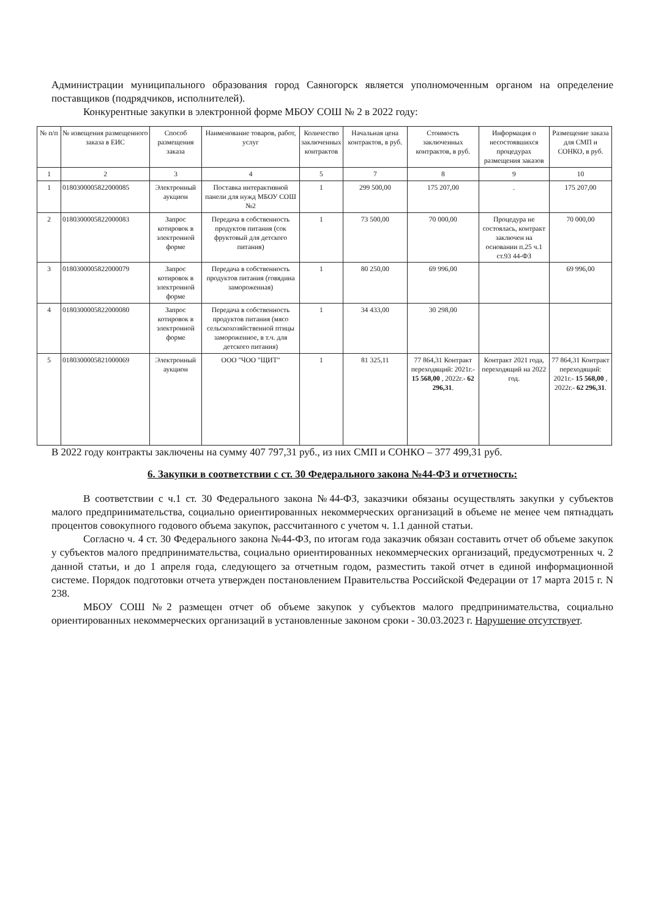Администрации муниципального образования город Саяногорск является уполномоченным органом на определение поставщиков (подрядчиков, исполнителей).
Конкурентные закупки в электронной форме МБОУ СОШ № 2 в 2022 году:
| № п/п | № извещения размещенного заказа в ЕИС | Способ размещения заказа | Наименование товаров, работ, услуг | Количество заключенных контрактов | Начальная цена контрактов, в руб. | Стоимость заключенных контрактов, в руб. | Информация о несостоявшихся процедурах размещения заказов | Размещение заказа для СМП и СОНКО, в руб. |
| --- | --- | --- | --- | --- | --- | --- | --- | --- |
| 1 | 2 | 3 | 4 | 5 | 7 | 8 | 9 | 10 |
| 1 | 0180300005822000085 | Электронный аукцион | Поставка интерактивной панели для нужд МБОУ СОШ №2 | 1 | 299 500,00 | 175 207,00 | . | 175 207,00 |
| 2 | 0180300005822000083 | Запрос котировок в электронной форме | Передача в собственность продуктов питания (сок фруктовый для детского питания) | 1 | 73 500,00 | 70 000,00 | Процедура не состоялась, контракт заключен на основании п.25 ч.1 ст.93 44-ФЗ | 70 000,00 |
| 3 | 0180300005822000079 | Запрос котировок в электронной форме | Передача в собственность продуктов питания (говядина замороженная) | 1 | 80 250,00 | 69 996,00 | | 69 996,00 |
| 4 | 0180300005822000080 | Запрос котировок в электронной форме | Передача в собственность продуктов питания (мясо сельскохозяйственной птицы замороженное, в т.ч. для детского питания) | 1 | 34 433,00 | 30 298,00 | | |
| 5 | 0180300005821000069 | Электронный аукцион | ООО "ЧОО "ЩИТ" | 1 | 81 325,11 | 77 864,31 Контракт переходящий: 2021г.- 15 568,00 , 2022г.- 62 296,31 . | Контракт 2021 года, переходящий на 2022 год. | 77 864,31 Контракт переходящий: 2021г.- 15 568,00 , 2022г.- 62 296,31 . |
В 2022 году контракты заключены на сумму 407 797,31 руб., из них СМП и СОНКО – 377 499,31 руб.
6. Закупки в соответствии с ст. 30 Федерального закона №44-ФЗ и отчетность:
В соответствии с ч.1 ст. 30 Федерального закона №44-ФЗ, заказчики обязаны осуществлять закупки у субъектов малого предпринимательства, социально ориентированных некоммерческих организаций в объеме не менее чем пятнадцать процентов совокупного годового объема закупок, рассчитанного с учетом ч. 1.1 данной статьи.
Согласно ч. 4 ст. 30 Федерального закона №44-ФЗ, по итогам года заказчик обязан составить отчет об объеме закупок у субъектов малого предпринимательства, социально ориентированных некоммерческих организаций, предусмотренных ч. 2 данной статьи, и до 1 апреля года, следующего за отчетным годом, разместить такой отчет в единой информационной системе. Порядок подготовки отчета утвержден постановлением Правительства Российской Федерации от 17 марта 2015 г. N 238.
МБОУ СОШ №2 размещен отчет об объеме закупок у субъектов малого предпринимательства, социально ориентированных некоммерческих организаций в установленные законом сроки - 30.03.2023 г. Нарушение отсутствует.